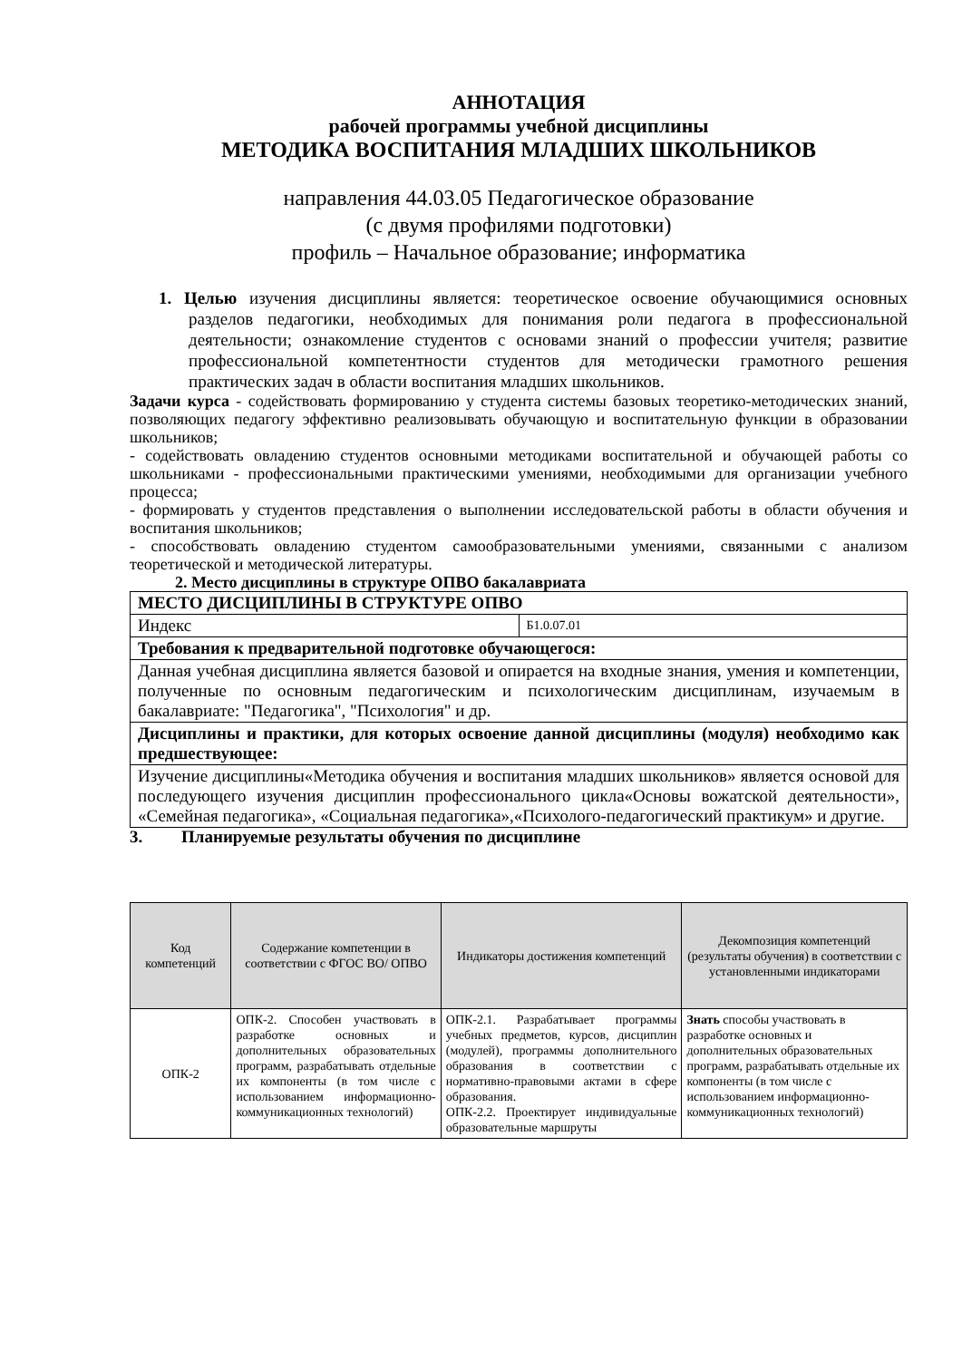АННОТАЦИЯ
рабочей программы учебной дисциплины
МЕТОДИКА ВОСПИТАНИЯ МЛАДШИХ ШКОЛЬНИКОВ
направления 44.03.05 Педагогическое образование
(с двумя профилями подготовки)
профиль – Начальное образование; информатика
1. Целью изучения дисциплины является: теоретическое освоение обучающимися основных разделов педагогики, необходимых для понимания роли педагога в профессиональной деятельности; ознакомление студентов с основами знаний о профессии учителя; развитие профессиональной компетентности студентов для методически грамотного решения практических задач в области воспитания младших школьников.
Задачи курса - содействовать формированию у студента системы базовых теоретико-методических знаний, позволяющих педагогу эффективно реализовывать обучающую и воспитательную функции в образовании школьников;
- содействовать овладению студентов основными методиками воспитательной и обучающей работы со школьниками - профессиональными практическими умениями, необходимыми для организации учебного процесса;
- формировать у студентов представления о выполнении исследовательской работы в области обучения и воспитания школьников;
- способствовать овладению студентом самообразовательными умениями, связанными с анализом теоретической и методической литературы.
2. Место дисциплины в структуре ОПВО бакалавриата
| МЕСТО ДИСЦИПЛИНЫ В СТРУКТУРЕ ОПВО | |
| Индекс | Б1.0.07.01 |
| Требования к предварительной подготовке обучающегося: | |
| Данная учебная дисциплина является базовой и опирается на входные знания, умения и компетенции, полученные по основным педагогическим и психологическим дисциплинам, изучаемым в бакалавриате: "Педагогика", "Психология" и др. | |
| Дисциплины и практики, для которых освоение данной дисциплины (модуля) необходимо как предшествующее: | |
| Изучение дисциплины«Методика обучения и воспитания младших школьников» является основой для последующего изучения дисциплин профессионального цикла«Основы вожатской деятельности», «Семейная педагогика», «Социальная педагогика»,«Психолого-педагогический практикум» и другие. | |
3. Планируемые результаты обучения по дисциплине
| Код компетенций | Содержание компетенции в соответствии с ФГОС ВО/ ОПВО | Индикаторы достижения компетенций | Декомпозиция компетенций (результаты обучения) в соответствии с установленными индикаторами |
| --- | --- | --- | --- |
| ОПК-2 | ОПК-2. Способен участвовать в разработке основных и дополнительных образовательных программ, разрабатывать отдельные их компоненты (в том числе с использованием информационно-коммуникационных технологий) | ОПК-2.1. Разрабатывает программы учебных предметов, курсов, дисциплин (модулей), программы дополнительного образования в соответствии с нормативно-правовыми актами в сфере образования. ОПК-2.2. Проектирует индивидуальные образовательные маршруты | Знать способы участвовать в разработке основных и дополнительных образовательных программ, разрабатывать отдельные их компоненты (в том числе с использованием информационно-коммуникационных технологий) |